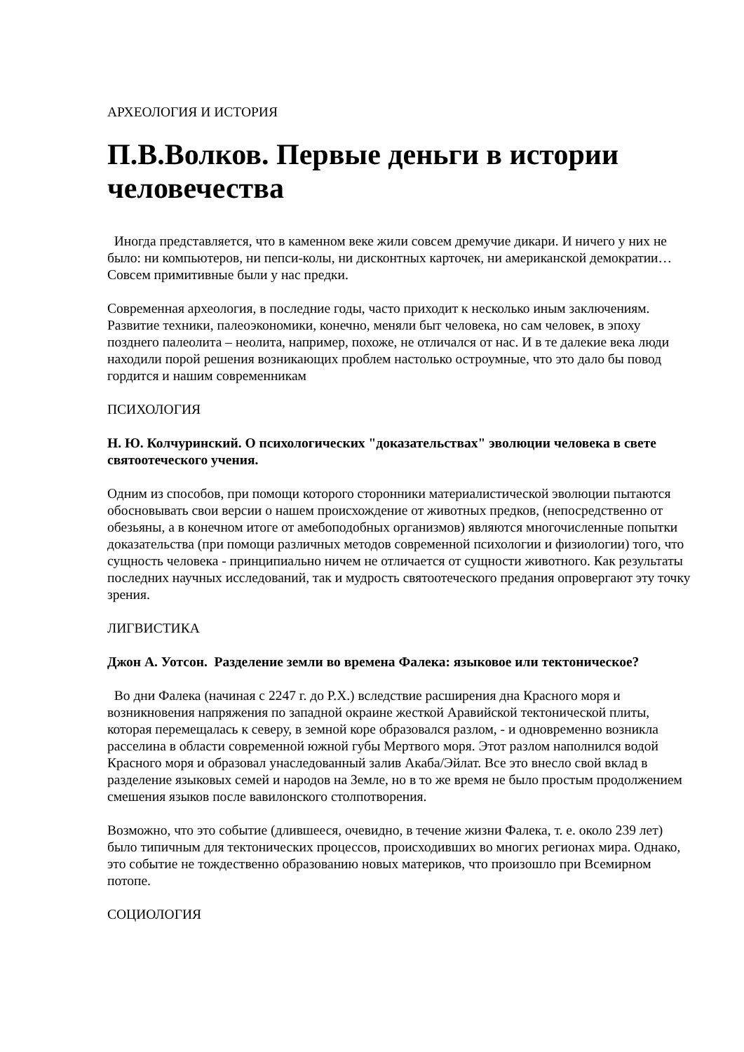АРХЕОЛОГИЯ И ИСТОРИЯ
П.В.Волков. Первые деньги в истории человечества
Иногда представляется, что в каменном веке жили совсем дремучие дикари. И ничего у них не было: ни компьютеров, ни пепси-колы, ни дисконтных карточек, ни американской демократии… Совсем примитивные были у нас предки.
Современная археология, в последние годы, часто приходит к несколько иным заключениям. Развитие техники, палеоэкономики, конечно, меняли быт человека, но сам человек, в эпоху позднего палеолита – неолита, например, похоже, не отличался от нас. И в те далекие века люди находили порой решения возникающих проблем настолько остроумные, что это дало бы повод гордится и нашим современникам
ПСИХОЛОГИЯ
Н. Ю. Колчуринский. О психологических "доказательствах" эволюции человека в свете святоотеческого учения.
Одним из способов, при помощи которого сторонники материалистической эволюции пытаются обосновывать свои версии о нашем происхождение от животных предков, (непосредственно от обезьяны, а в конечном итоге от амебоподобных организмов) являются многочисленные попытки доказательства (при помощи различных методов современной психологии и физиологии) того, что сущность человека - принципиально ничем не отличается от сущности животного. Как результаты последних научных исследований, так и мудрость святоотеческого предания опровергают эту точку зрения.
ЛИГВИСТИКА
Джон А. Уотсон. Разделение земли во времена Фалека: языковое или тектоническое?
Во дни Фалека (начиная с 2247 г. до Р.Х.) вследствие расширения дна Красного моря и возникновения напряжения по западной окраине жесткой Аравийской тектонической плиты, которая перемещалась к северу, в земной коре образовался разлом, - и одновременно возникла расселина в области современной южной губы Мертвого моря. Этот разлом наполнился водой Красного моря и образовал унаследованный залив Акаба/Эйлат. Все это внесло свой вклад в разделение языковых семей и народов на Земле, но в то же время не было простым продолжением смешения языков после вавилонского столпотворения.
Возможно, что это событие (длившееся, очевидно, в течение жизни Фалека, т. е. около 239 лет) было типичным для тектонических процессов, происходивших во многих регионах мира. Однако, это событие не тождественно образованию новых материков, что произошло при Всемирном потопе.
СОЦИОЛОГИЯ